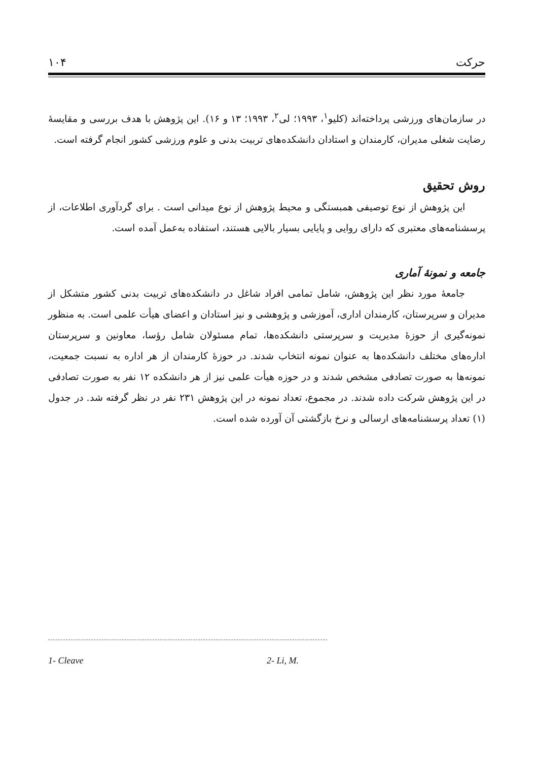حرکت ۱۰۴
در سازمان‌های ورزشی پرداخته‌اند (کلیو<sup>۱</sup>، ۱۹۹۳؛ لی<sup>۲</sup>، ۱۹۹۳؛ ۱۳ و ۱۶). این پژوهش با هدف بررسی و مقایسهٔ رضایت شغلی مدیران، کارمندان و استادان دانشکده‌های تربیت بدنی و علوم ورزشی کشور انجام گرفته است.
روش تحقیق
این پژوهش از نوع توصیفی همبستگی و محیط پژوهش از نوع میدانی است . برای گردآوری اطلاعات، از پرسشنامه‌های معتبری که دارای روایی و پایایی بسیار بالایی هستند، استفاده به‌عمل آمده است.
جامعه و نمونهٔ آماری
جامعهٔ مورد نظر این پژوهش، شامل تمامی افراد شاغل در دانشکده‌های تربیت بدنی کشور متشکل از مدیران و سرپرستان، کارمندان اداری، آموزشی و پژوهشی و نیز استادان و اعضای هیأت علمی است. به منظور نمونه‌گیری از حوزهٔ مدیریت و سرپرستی دانشکده‌ها، تمام مسئولان شامل رؤسا، معاونین و سرپرستان اداره‌های مختلف دانشکده‌ها به عنوان نمونه انتخاب شدند. در حوزهٔ کارمندان از هر اداره به نسبت جمعیت، نمونه‌ها به صورت تصادفی مشخص شدند و در حوزه هیأت علمی نیز از هر دانشکده ۱۲ نفر به صورت تصادفی در این پژوهش شرکت داده شدند. در مجموع، تعداد نمونه در این پژوهش ۲۳۱ نفر در نظر گرفته شد. در جدول (۱) تعداد پرسشنامه‌های ارسالی و نرخ بازگشتی آن آورده شده است.
1- Cleave 2- Li, M.